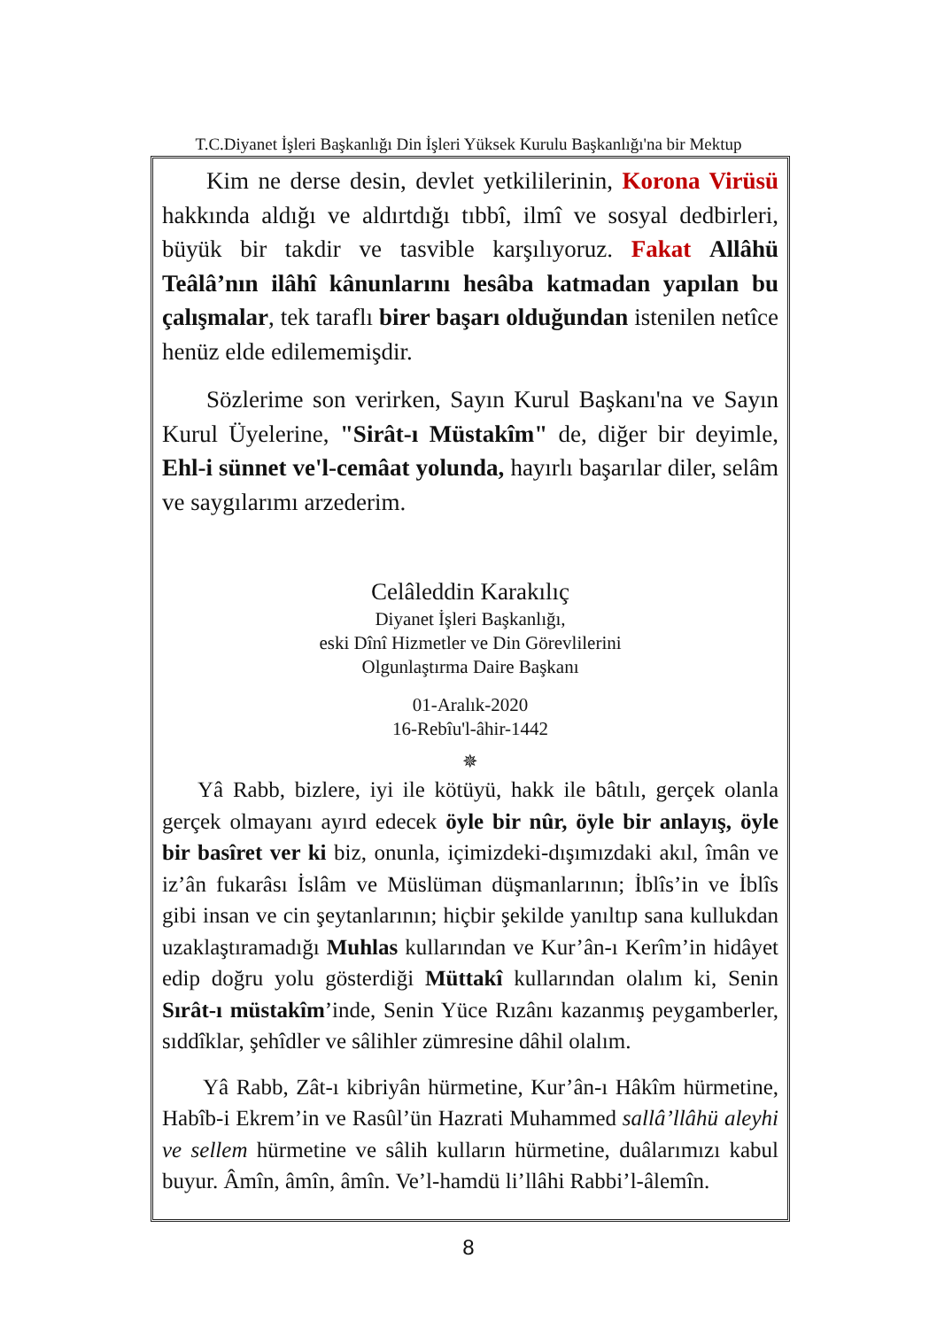T.C.Diyanet İşleri Başkanlığı Din İşleri Yüksek Kurulu Başkanlığı'na bir Mektup
Kim ne derse desin, devlet yetkililerinin, Korona Virüsü hakkında aldığı ve aldırtdığı tıbbî, ilmî ve sosyal dedbirleri, büyük bir takdir ve tasvible karşılıyoruz. Fakat Allâhü Teâlâ’nın ilâhî kânunlarını hesâba katmadan yapılan bu çalışmalar, tek taraflı birer başarı olduğundan istenilen netîce henüz elde edilememişdir.
Sözlerime son verirken, Sayın Kurul Başkanı'na ve Sayın Kurul Üyelerine, "Sirât-ı Müstakîm" de, diğer bir deyimle, Ehl-i sünnet ve'l-cemâat yolunda, hayırlı başarılar diler, selâm ve saygılarımı arzederim.
Celâleddin Karakılıç
Diyanet İşleri Başkanlığı,
eski Dînî Hizmetler ve Din Görevlilerini
Olgunlaştırma Daire Başkanı
01-Aralık-2020
16-Rebîu'l-âhir-1442
✵
Yâ Rabb, bizlere, iyi ile kötüyü, hakk ile bâtılı, gerçek olanla gerçek olmayanı ayırd edecek öyle bir nûr, öyle bir anlayış, öyle bir basîret ver ki biz, onunla, içimizdeki-dışımızdaki akıl, îmân ve iz’ân fukarâsı İslâm ve Müslüman düşmanlarının; İblîs’in ve İblîs gibi insan ve cin şeytanlarının; hiçbir şekilde yanıltıp sana kullukdan uzaklaştıramadığı Muhlas kullarından ve Kur’ân-ı Kerîm’in hidâyet edip doğru yolu gösterdiği Müttakî kullarından olalım ki, Senin Sırât-ı müstakîm’inde, Senin Yüce Rızânı kazanmış peygamberler, sıddîklar, şehîdler ve sâlihler zümresine dâhil olalım.
Yâ Rabb, Zât-ı kibriyân hürmetine, Kur’ân-ı Hâkîm hürmetine, Habîb-i Ekrem’in ve Rasûl’ün Hazrati Muhammed sallâ’llâhü aleyhi ve sellem hürmetine ve sâlih kulların hürmetine, duâlarımızı kabul buyur. Âmîn, âmîn, âmîn. Ve’l-hamdü li’llâhi Rabbi’l-âlemîn.
8